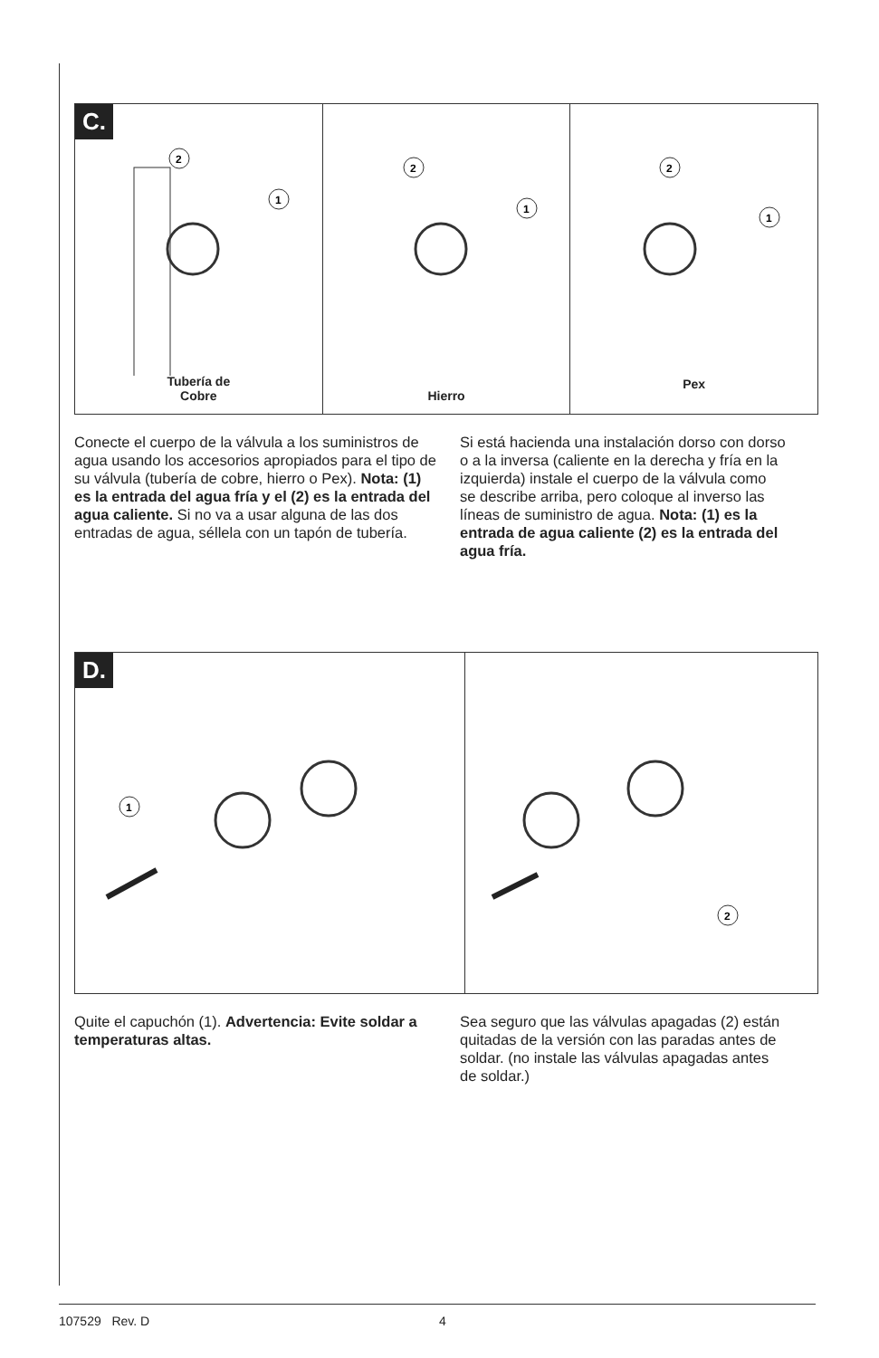C.
2
1
Tubería de
Cobre
2
1
Hierro
2
1
Pex
Conecte el cuerpo de la válvula a los suministros de agua usando los accesorios apropiados para el tipo de su válvula (tubería de cobre, hierro o Pex). Nota: (1) es la entrada del agua fría y el (2) es la entrada del agua caliente. Si no va a usar alguna de las dos entradas de agua, séllela con un tapón de tubería.
Si está hacienda una instalación dorso con dorso o a la inversa (caliente en la derecha y fría en la izquierda) instale el cuerpo de la válvula como se describe arriba, pero coloque al inverso las líneas de suministro de agua. Nota: (1) es la entrada de agua caliente (2) es la entrada del agua fría.
D.
1
2
Quite el capuchón (1). Advertencia: Evite soldar a temperaturas altas.
Sea seguro que las válvulas apagadas (2) están quitadas de la versión con las paradas antes de soldar. (no instale las válvulas apagadas antes de soldar.)
107529 Rev. D 4